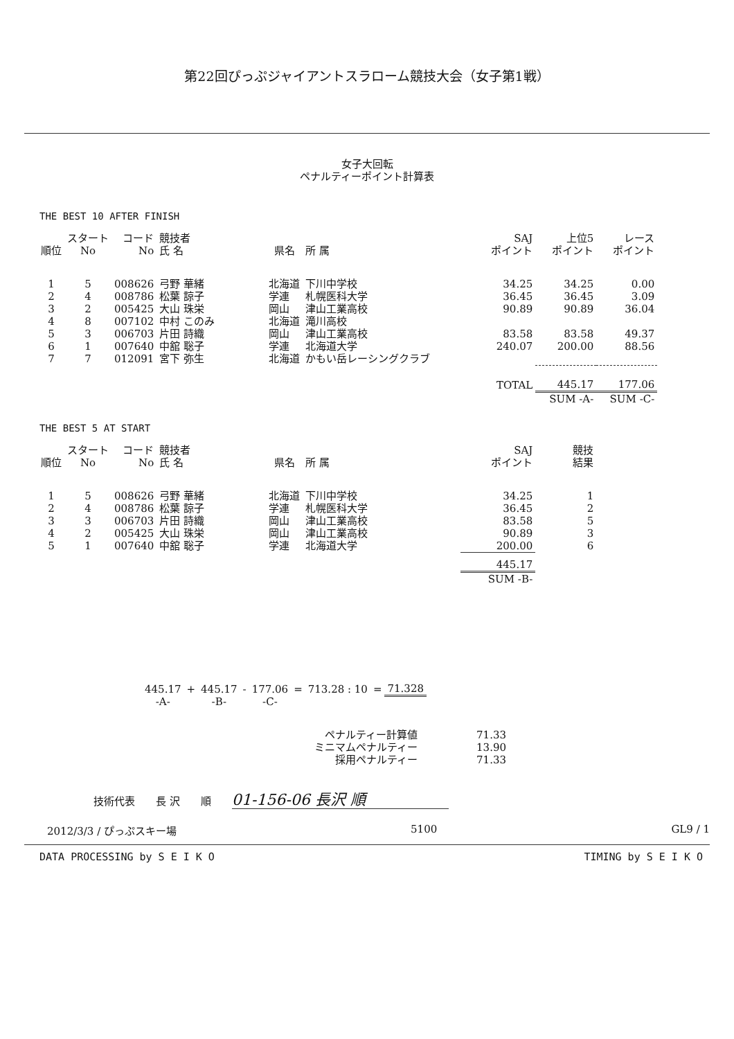第22回ぴっぷジャイアントスラローム競技大会（女子第1戦）
女子大回転
ペナルティーポイント計算表
THE BEST 10 AFTER FINISH
| 順位 | スタート No | コード No | 競技者 氏 名 | 県名 | 所 属 | SAJ ポイント | 上位5 ポイント | レース ポイント |
| --- | --- | --- | --- | --- | --- | --- | --- | --- |
| 1 | 5 | 008626 | 弓野 華緒 | 北海道 | 下川中学校 | 34.25 | 34.25 | 0.00 |
| 2 | 4 | 008786 | 松葉 諒子 | 学連 | 札幌医科大学 | 36.45 | 36.45 | 3.09 |
| 3 | 2 | 005425 | 大山 珠栄 | 岡山 | 津山工業高校 | 90.89 | 90.89 | 36.04 |
| 4 | 8 | 007102 | 中村 このみ | 北海道 | 滝川高校 | | | |
| 5 | 3 | 006703 | 片田 詩織 | 岡山 | 津山工業高校 | 83.58 | 83.58 | 49.37 |
| 6 | 1 | 007640 | 中舘 聡子 | 学連 | 北海道大学 | 240.07 | 200.00 | 88.56 |
| 7 | 7 | 012091 | 宮下 弥生 | 北海道 | かもい岳レーシングクラブ | | | |
| | | | | | | TOTAL | 445.17 | 177.06 |
| | | | | | | | SUM -A- | SUM -C- |
THE BEST 5 AT START
| 順位 | スタート No | コード No | 競技者 氏 名 | 県名 | 所 属 | SAJ ポイント | 競技 結果 |
| --- | --- | --- | --- | --- | --- | --- | --- |
| 1 | 5 | 008626 | 弓野 華緒 | 北海道 | 下川中学校 | 34.25 | 1 |
| 2 | 4 | 008786 | 松葉 諒子 | 学連 | 札幌医科大学 | 36.45 | 2 |
| 3 | 3 | 006703 | 片田 詩織 | 岡山 | 津山工業高校 | 83.58 | 5 |
| 4 | 2 | 005425 | 大山 珠栄 | 岡山 | 津山工業高校 | 90.89 | 3 |
| 5 | 1 | 007640 | 中舘 聡子 | 学連 | 北海道大学 | 200.00 | 6 |
| | | | | | | 445.17 | |
| | | | | | | SUM -B- | |
| 445.17 | + | 445.17 | - | 177.06 | = | 713.28 : 10 | = | 71.328 |
| -A- | | -B- | | -C- | | | | |
| ペナルティー計算値 | 71.33 |
| ミニマムペナルティー | 13.90 |
| 採用ペナルティー | 71.33 |
技術代表　　長 沢　　順　　01-156-06 長沢 順
2012/3/3 / ぴっぷスキー場 5100 GL9 / 1
DATA PROCESSING by S E I K O TIMING by S E I K O